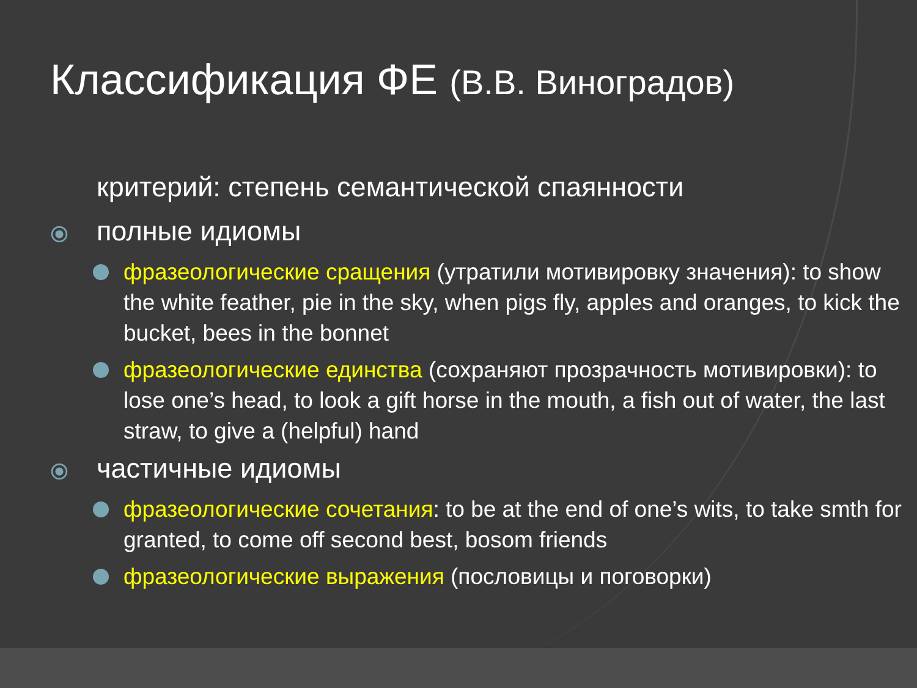Классификация ФЕ (В.В. Виноградов)
критерий: степень семантической спаянности
⦿ полные идиомы
фразеологические сращения (утратили мотивировку значения): to show the white feather, pie in the sky, when pigs fly, apples and oranges, to kick the bucket, bees in the bonnet
фразеологические единства (сохраняют прозрачность мотивировки): to lose one’s head, to look a gift horse in the mouth, a fish out of water, the last straw, to give a (helpful) hand
⦿ частичные идиомы
фразеологические сочетания: to be at the end of one’s wits, to take smth for granted, to come off second best, bosom friends
фразеологические выражения (пословицы и поговорки)